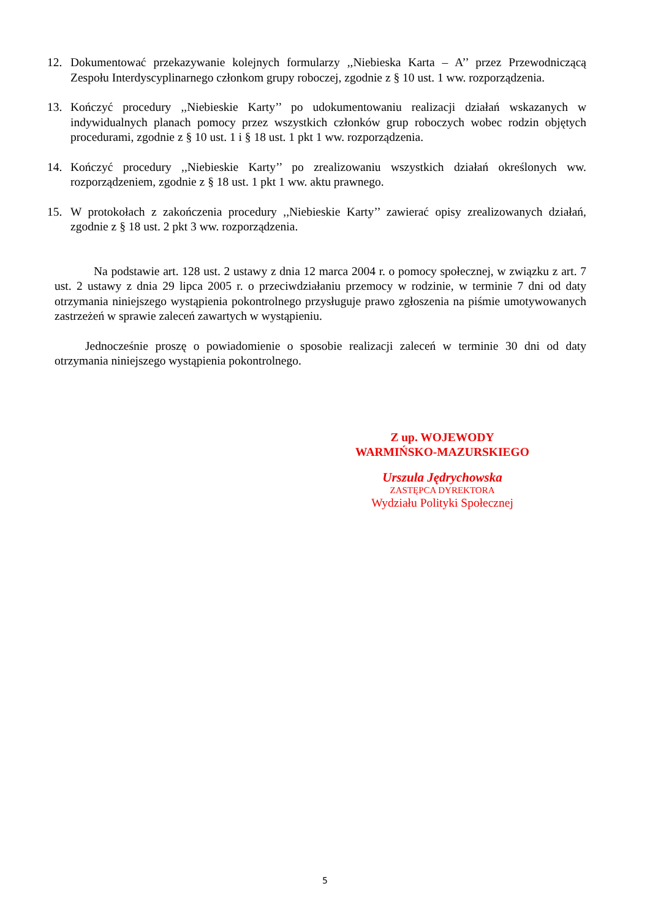12. Dokumentować przekazywanie kolejnych formularzy ,,Niebieska Karta – A’’ przez Przewodniczącą Zespołu Interdyscyplinarnego członkom grupy roboczej, zgodnie z § 10 ust. 1 ww. rozporządzenia.
13. Kończyć procedury ,,Niebieskie Karty’’ po udokumentowaniu realizacji działań wskazanych w indywidualnych planach pomocy przez wszystkich członków grup roboczych wobec rodzin objętych procedurami, zgodnie z § 10 ust. 1 i § 18 ust. 1 pkt 1 ww. rozporządzenia.
14. Kończyć procedury ,,Niebieskie Karty’’ po zrealizowaniu wszystkich działań określonych ww. rozporządzeniem, zgodnie z § 18 ust. 1 pkt 1 ww. aktu prawnego.
15. W protokołach z zakończenia procedury ,,Niebieskie Karty’’ zawierać opisy zrealizowanych działań, zgodnie z § 18 ust. 2 pkt 3 ww. rozporządzenia.
Na podstawie art. 128 ust. 2 ustawy z dnia 12 marca 2004 r. o pomocy społecznej, w związku z art. 7 ust. 2 ustawy z dnia 29 lipca 2005 r. o przeciwdziałaniu przemocy w rodzinie, w terminie 7 dni od daty otrzymania niniejszego wystąpienia pokontrolnego przysługuje prawo zgłoszenia na piśmie umotywowanych zastrzeżeń w sprawie zaleceń zawartych w wystąpieniu.
Jednocześnie proszę o powiadomienie o sposobie realizacji zaleceń w terminie 30 dni od daty otrzymania niniejszego wystąpienia pokontrolnego.
Z up. WOJEWODY
WARMIŃSKO-MAZURSKIEGO
Urszula Jędrychowska
ZASTĘPCA DYREKTORA
Wydziału Polityki Społecznej
5